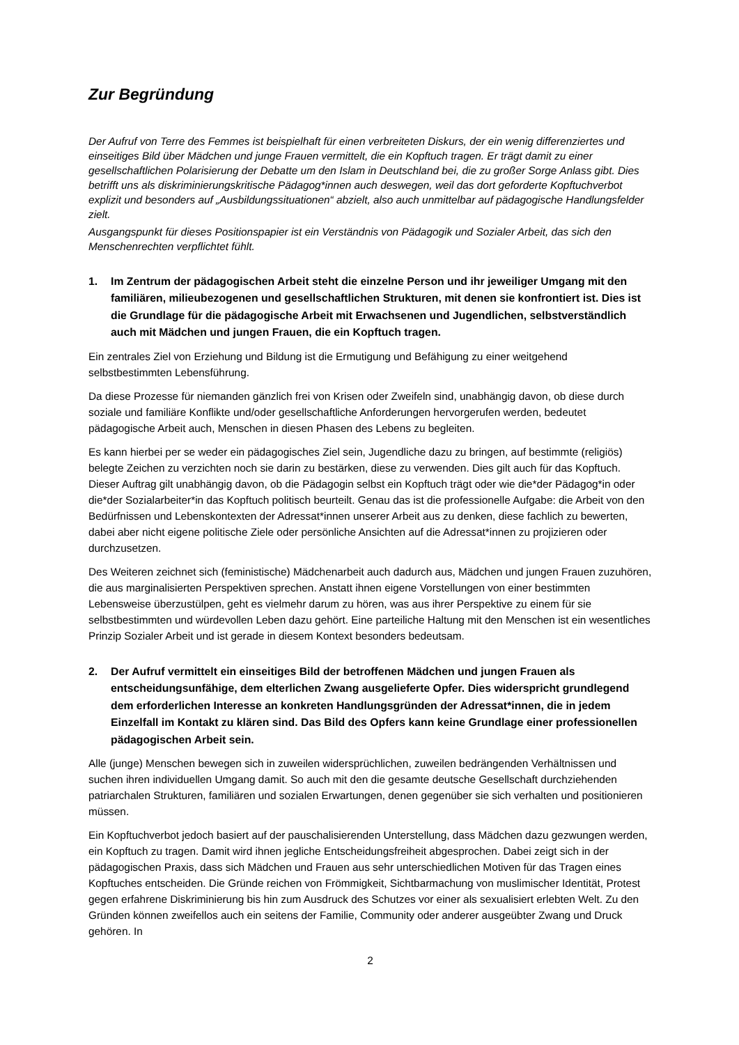Zur Begründung
Der Aufruf von Terre des Femmes ist beispielhaft für einen verbreiteten Diskurs, der ein wenig differenziertes und einseitiges Bild über Mädchen und junge Frauen vermittelt, die ein Kopftuch tragen. Er trägt damit zu einer gesellschaftlichen Polarisierung der Debatte um den Islam in Deutschland bei, die zu großer Sorge Anlass gibt. Dies betrifft uns als diskriminierungskritische Pädagog*innen auch deswegen, weil das dort geforderte Kopftuchverbot explizit und besonders auf „Ausbildungssituationen“ abzielt, also auch unmittelbar auf pädagogische Handlungsfelder zielt.
Ausgangspunkt für dieses Positionspapier ist ein Verständnis von Pädagogik und Sozialer Arbeit, das sich den Menschenrechten verpflichtet fühlt.
1. Im Zentrum der pädagogischen Arbeit steht die einzelne Person und ihr jeweiliger Umgang mit den familiären, milieubezogenen und gesellschaftlichen Strukturen, mit denen sie konfrontiert ist. Dies ist die Grundlage für die pädagogische Arbeit mit Erwachsenen und Jugendlichen, selbstverständlich auch mit Mädchen und jungen Frauen, die ein Kopftuch tragen.
Ein zentrales Ziel von Erziehung und Bildung ist die Ermutigung und Befähigung zu einer weitgehend selbstbestimmten Lebensführung.
Da diese Prozesse für niemanden gänzlich frei von Krisen oder Zweifeln sind, unabhängig davon, ob diese durch soziale und familiäre Konflikte und/oder gesellschaftliche Anforderungen hervorgerufen werden, bedeutet pädagogische Arbeit auch, Menschen in diesen Phasen des Lebens zu begleiten.
Es kann hierbei per se weder ein pädagogisches Ziel sein, Jugendliche dazu zu bringen, auf bestimmte (religiös) belegte Zeichen zu verzichten noch sie darin zu bestärken, diese zu verwenden. Dies gilt auch für das Kopftuch. Dieser Auftrag gilt unabhängig davon, ob die Pädagogin selbst ein Kopftuch trägt oder wie die*der Pädagog*in oder die*der Sozialarbeiter*in das Kopftuch politisch beurteilt. Genau das ist die professionelle Aufgabe: die Arbeit von den Bedürfnissen und Lebenskontexten der Adressat*innen unserer Arbeit aus zu denken, diese fachlich zu bewerten, dabei aber nicht eigene politische Ziele oder persönliche Ansichten auf die Adressat*innen zu projizieren oder durchzusetzen.
Des Weiteren zeichnet sich (feministische) Mädchenarbeit auch dadurch aus, Mädchen und jungen Frauen zuzuhören, die aus marginalisierten Perspektiven sprechen. Anstatt ihnen eigene Vorstellungen von einer bestimmten Lebensweise überzustülpen, geht es vielmehr darum zu hören, was aus ihrer Perspektive zu einem für sie selbstbestimmten und würdevollen Leben dazu gehört. Eine parteiliche Haltung mit den Menschen ist ein wesentliches Prinzip Sozialer Arbeit und ist gerade in diesem Kontext besonders bedeutsam.
2. Der Aufruf vermittelt ein einseitiges Bild der betroffenen Mädchen und jungen Frauen als entscheidungsunfähige, dem elterlichen Zwang ausgelieferte Opfer. Dies widerspricht grundlegend dem erforderlichen Interesse an konkreten Handlungsgründen der Adressat*innen, die in jedem Einzelfall im Kontakt zu klären sind. Das Bild des Opfers kann keine Grundlage einer professionellen pädagogischen Arbeit sein.
Alle (junge) Menschen bewegen sich in zuweilen widersprüchlichen, zuweilen bedrängenden Verhältnissen und suchen ihren individuellen Umgang damit. So auch mit den die gesamte deutsche Gesellschaft durchziehenden patriarchalen Strukturen, familiären und sozialen Erwartungen, denen gegenüber sie sich verhalten und positionieren müssen.
Ein Kopftuchverbot jedoch basiert auf der pauschalisierenden Unterstellung, dass Mädchen dazu gezwungen werden, ein Kopftuch zu tragen. Damit wird ihnen jegliche Entscheidungsfreiheit abgesprochen. Dabei zeigt sich in der pädagogischen Praxis, dass sich Mädchen und Frauen aus sehr unterschiedlichen Motiven für das Tragen eines Kopftuches entscheiden. Die Gründe reichen von Frömmigkeit, Sichtbarmachung von muslimischer Identität, Protest gegen erfahrene Diskriminierung bis hin zum Ausdruck des Schutzes vor einer als sexualisiert erlebten Welt. Zu den Gründen können zweifellos auch ein seitens der Familie, Community oder anderer ausgeübter Zwang und Druck gehören. In
2